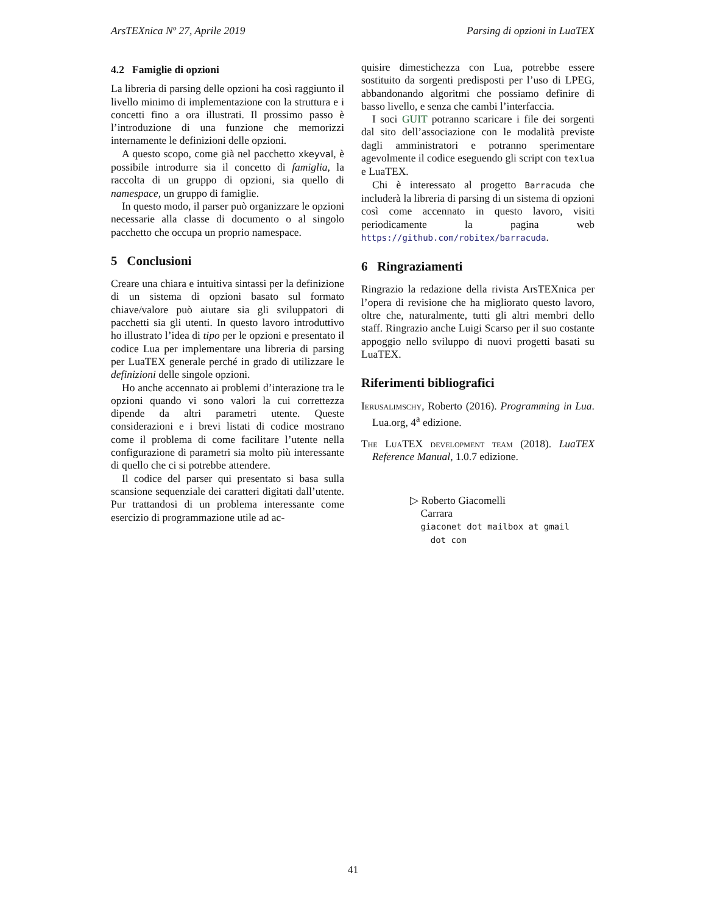ArsTEXnica Nº 27, Aprile 2019 Parsing di opzioni in LuaTEX
4.2 Famiglie di opzioni
La libreria di parsing delle opzioni ha così raggiunto il livello minimo di implementazione con la struttura e i concetti fino a ora illustrati. Il prossimo passo è l’introduzione di una funzione che memorizzi internamente le definizioni delle opzioni.
A questo scopo, come già nel pacchetto xkeyval, è possibile introdurre sia il concetto di famiglia, la raccolta di un gruppo di opzioni, sia quello di namespace, un gruppo di famiglie.
In questo modo, il parser può organizzare le opzioni necessarie alla classe di documento o al singolo pacchetto che occupa un proprio namespace.
5 Conclusioni
Creare una chiara e intuitiva sintassi per la definizione di un sistema di opzioni basato sul formato chiave/valore può aiutare sia gli sviluppatori di pacchetti sia gli utenti. In questo lavoro introduttivo ho illustrato l’idea di tipo per le opzioni e presentato il codice Lua per implementare una libreria di parsing per LuaTEX generale perché in grado di utilizzare le definizioni delle singole opzioni.
Ho anche accennato ai problemi d’interazione tra le opzioni quando vi sono valori la cui correttezza dipende da altri parametri utente. Queste considerazioni e i brevi listati di codice mostrano come il problema di come facilitare l’utente nella configurazione di parametri sia molto più interessante di quello che ci si potrebbe attendere.
Il codice del parser qui presentato si basa sulla scansione sequenziale dei caratteri digitati dall’utente. Pur trattandosi di un problema interessante come esercizio di programmazione utile ad ac-
quisire dimestichezza con Lua, potrebbe essere sostituito da sorgenti predisposti per l’uso di LPEG, abbandonando algoritmi che possiamo definire di basso livello, e senza che cambi l’interfaccia.
I soci GUIT potranno scaricare i file dei sorgenti dal sito dell’associazione con le modalità previste dagli amministratori e potranno sperimentare agevolmente il codice eseguendo gli script con texlua e LuaTEX.
Chi è interessato al progetto Barracuda che includerà la libreria di parsing di un sistema di opzioni così come accennato in questo lavoro, visiti periodicamente la pagina web https://github.com/robitex/barracuda.
6 Ringraziamenti
Ringrazio la redazione della rivista ArsTEXnica per l’opera di revisione che ha migliorato questo lavoro, oltre che, naturalmente, tutti gli altri membri dello staff. Ringrazio anche Luigi Scarso per il suo costante appoggio nello sviluppo di nuovi progetti basati su LuaTEX.
Riferimenti bibliografici
Ierusalimschy, Roberto (2016). Programming in Lua. Lua.org, 4<sup>a</sup> edizione.
The LuaTEX development team (2018). LuaTEX Reference Manual, 1.0.7 edizione.
▷ Roberto Giacomelli
Carrara
giaconet dot mailbox at gmail
dot com
41